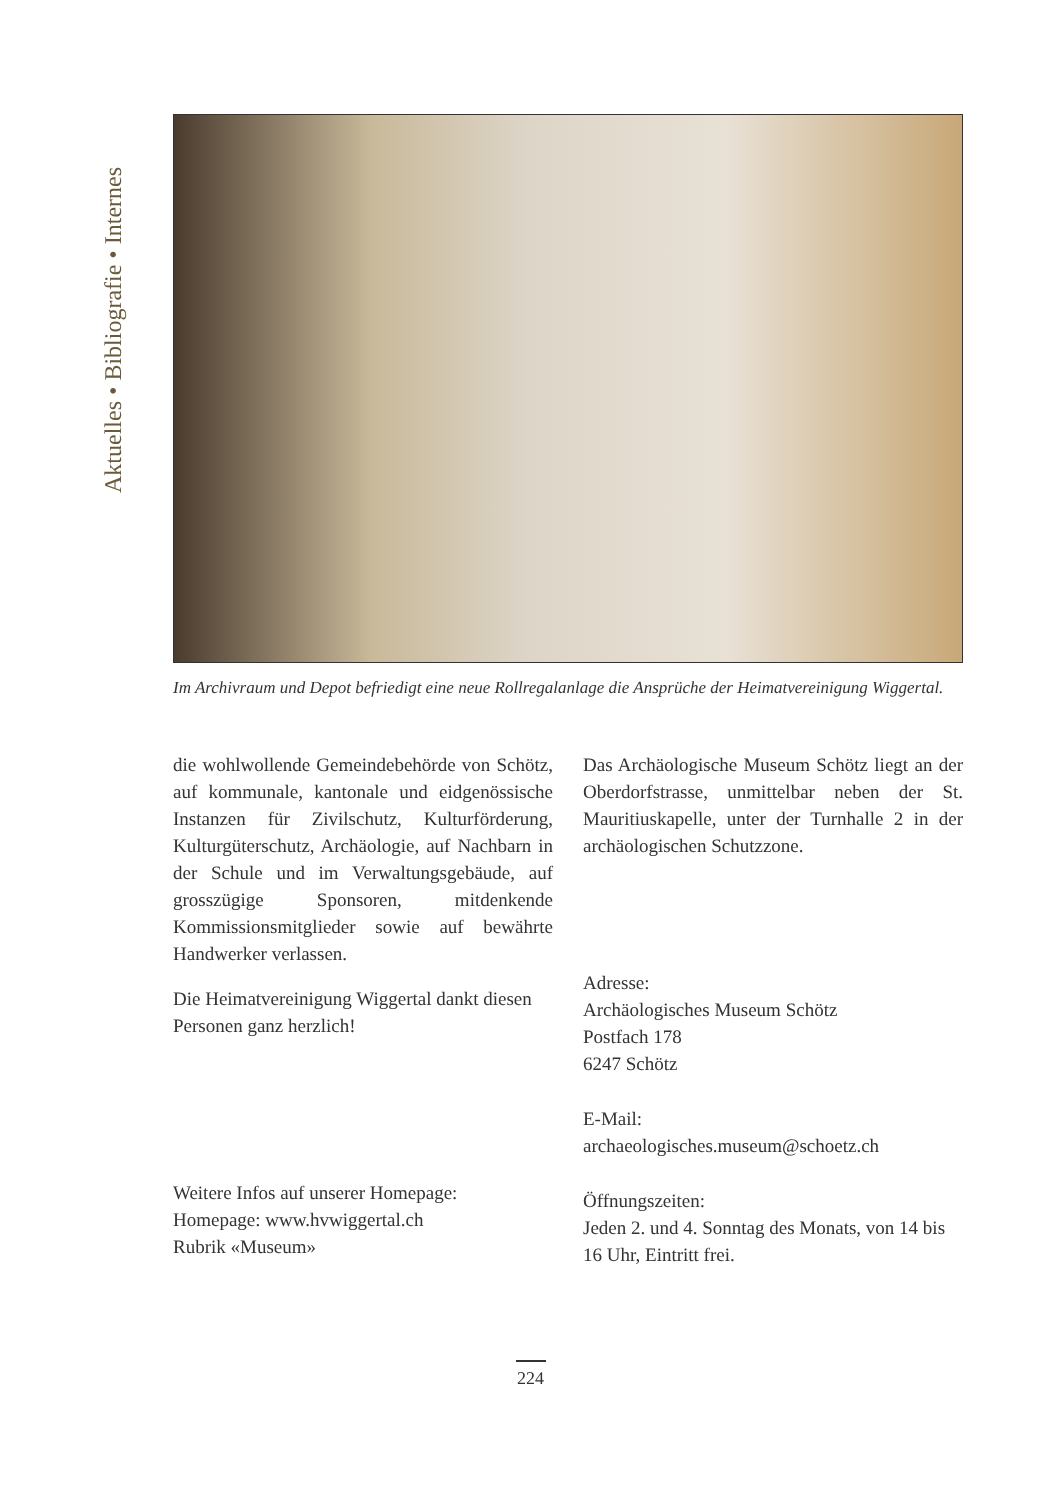Aktuelles • Bibliografie • Internes
Im Archivraum und Depot befriedigt eine neue Rollregalanlage die Ansprüche der Heimatvereinigung Wiggertal.
die wohlwollende Gemeindebehörde von Schötz, auf kommunale, kantonale und eidgenössische Instanzen für Zivilschutz, Kulturförderung, Kulturgüterschutz, Archäologie, auf Nachbarn in der Schule und im Verwaltungsgebäude, auf grosszügige Sponsoren, mitdenkende Kommissionsmitglieder sowie auf bewährte Handwerker verlassen.
Die Heimatvereinigung Wiggertal dankt diesen Personen ganz herzlich!
Weitere Infos auf unserer Homepage:
Homepage: www.hvwiggertal.ch
Rubrik «Museum»
Das Archäologische Museum Schötz liegt an der Oberdorfstrasse, unmittelbar neben der St. Mauritiuskapelle, unter der Turnhalle 2 in der archäologischen Schutzzone.
Adresse:
Archäologisches Museum Schötz
Postfach 178
6247 Schötz
E-Mail:
archaeologisches.museum@schoetz.ch
Öffnungszeiten:
Jeden 2. und 4. Sonntag des Monats, von 14 bis 16 Uhr, Eintritt frei.
224